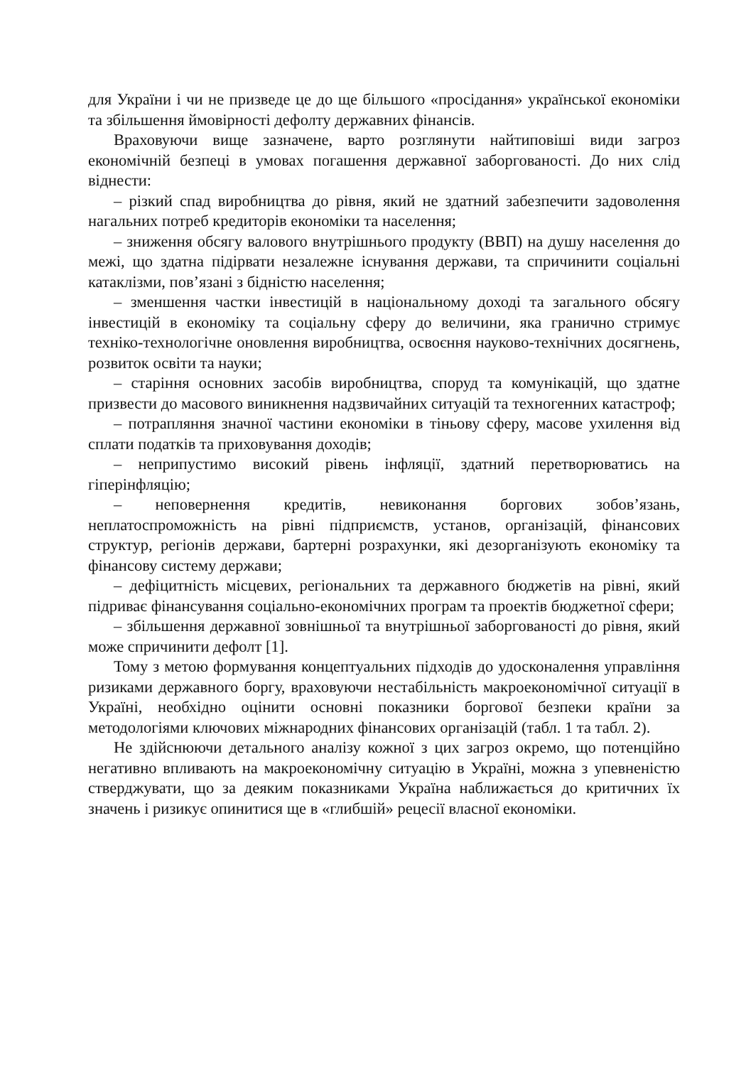для України і чи не призведе це до ще більшого «просідання» української економіки та збільшення ймовірності дефолту державних фінансів.
Враховуючи вище зазначене, варто розглянути найтиповіші види загроз економічній безпеці в умовах погашення державної заборгованості. До них слід віднести:
– різкий спад виробництва до рівня, який не здатний забезпечити задоволення нагальних потреб кредиторів економіки та населення;
– зниження обсягу валового внутрішнього продукту (ВВП) на душу населення до межі, що здатна підірвати незалежне існування держави, та спричинити соціальні катаклізми, пов’язані з бідністю населення;
– зменшення частки інвестицій в національному доході та загального обсягу інвестицій в економіку та соціальну сферу до величини, яка гранично стримує техніко-технологічне оновлення виробництва, освоєння науково-технічних досягнень, розвиток освіти та науки;
– старіння основних засобів виробництва, споруд та комунікацій, що здатне призвести до масового виникнення надзвичайних ситуацій та техногенних катастроф;
– потрапляння значної частини економіки в тіньову сферу, масове ухилення від сплати податків та приховування доходів;
– неприпустимо високий рівень інфляції, здатний перетворюватись на гіперінфляцію;
– неповернення кредитів, невиконання боргових зобов’язань, неплатоспроможність на рівні підприємств, установ, організацій, фінансових структур, регіонів держави, бартерні розрахунки, які дезорганізують економіку та фінансову систему держави;
– дефіцитність місцевих, регіональних та державного бюджетів на рівні, який підриває фінансування соціально-економічних програм та проектів бюджетної сфери;
– збільшення державної зовнішньої та внутрішньої заборгованості до рівня, який може спричинити дефолт [1].
Тому з метою формування концептуальних підходів до удосконалення управління ризиками державного боргу, враховуючи нестабільність макроекономічної ситуації в Україні, необхідно оцінити основні показники боргової безпеки країни за методологіями ключових міжнародних фінансових організацій (табл. 1 та табл. 2).
Не здійснюючи детального аналізу кожної з цих загроз окремо, що потенційно негативно впливають на макроекономічну ситуацію в Україні, можна з упевненістю стверджувати, що за деяким показниками Україна наближається до критичних їх значень і ризикує опинитися ще в «глибшій» рецесії власної економіки.